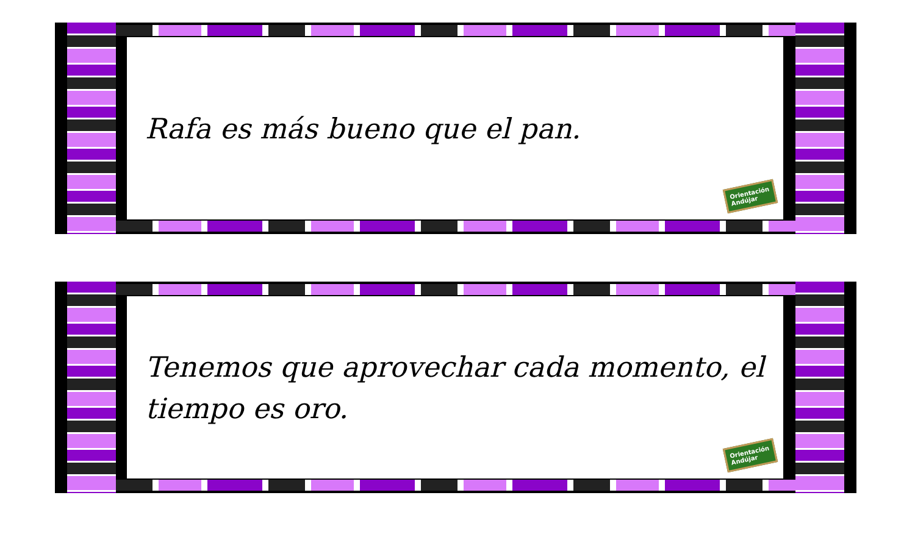Rafa es más bueno que el pan.
Orientación
Andújar
Tenemos que aprovechar cada momento, el tiempo es oro.
Orientación
Andújar